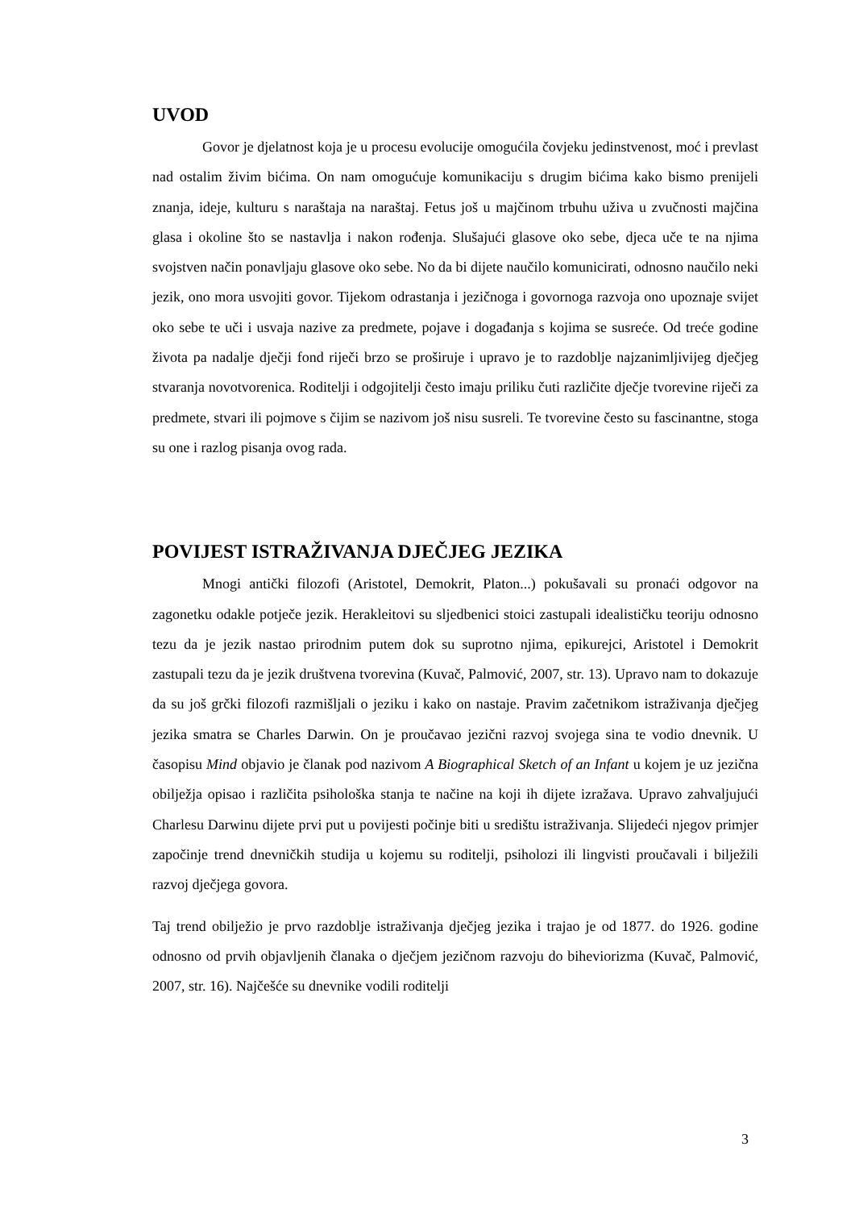UVOD
Govor je djelatnost koja je u procesu evolucije omogućila čovjeku jedinstvenost, moć i prevlast nad ostalim živim bićima. On nam omogućuje komunikaciju s drugim bićima kako bismo prenijeli znanja, ideje, kulturu s naraštaja na naraštaj. Fetus još u majčinom trbuhu uživa u zvučnosti majčina glasa i okoline što se nastavlja i nakon rođenja. Slušajući glasove oko sebe, djeca uče te na njima svojstven način ponavljaju glasove oko sebe. No da bi dijete naučilo komunicirati, odnosno naučilo neki jezik, ono mora usvojiti govor. Tijekom odrastanja i jezičnoga i govornoga razvoja ono upoznaje svijet oko sebe te uči i usvaja nazive za predmete, pojave i događanja s kojima se susreće. Od treće godine života pa nadalje dječji fond riječi brzo se proširuje i upravo je to razdoblje najzanimljivijeg dječjeg stvaranja novotvorenica. Roditelji i odgojitelji često imaju priliku čuti različite dječje tvorevine riječi za predmete, stvari ili pojmove s čijim se nazivom još nisu susreli. Te tvorevine često su fascinantne, stoga su one i razlog pisanja ovog rada.
POVIJEST ISTRAŽIVANJA DJEČJEG JEZIKA
Mnogi antički filozofi (Aristotel, Demokrit, Platon...) pokušavali su pronaći odgovor na zagonetku odakle potječe jezik. Herakleitovi su sljedbenici stoici zastupali idealističku teoriju odnosno tezu da je jezik nastao prirodnim putem dok su suprotno njima, epikurejci, Aristotel i Demokrit zastupali tezu da je jezik društvena tvorevina (Kuvač, Palmović, 2007, str. 13). Upravo nam to dokazuje da su još grčki filozofi razmišljali o jeziku i kako on nastaje. Pravim začetnikom istraživanja dječjeg jezika smatra se Charles Darwin. On je proučavao jezični razvoj svojega sina te vodio dnevnik. U časopisu Mind objavio je članak pod nazivom A Biographical Sketch of an Infant u kojem je uz jezična obilježja opisao i različita psihološka stanja te načine na koji ih dijete izražava. Upravo zahvaljujući Charlesu Darwinu dijete prvi put u povijesti počinje biti u središtu istraživanja. Slijedeći njegov primjer započinje trend dnevničkih studija u kojemu su roditelji, psiholozi ili lingvisti proučavali i bilježili razvoj dječjega govora.
Taj trend obilježio je prvo razdoblje istraživanja dječjeg jezika i trajao je od 1877. do 1926. godine odnosno od prvih objavljenih članaka o dječjem jezičnom razvoju do biheviorizma (Kuvač, Palmović, 2007, str. 16). Najčešće su dnevnike vodili roditelji
3